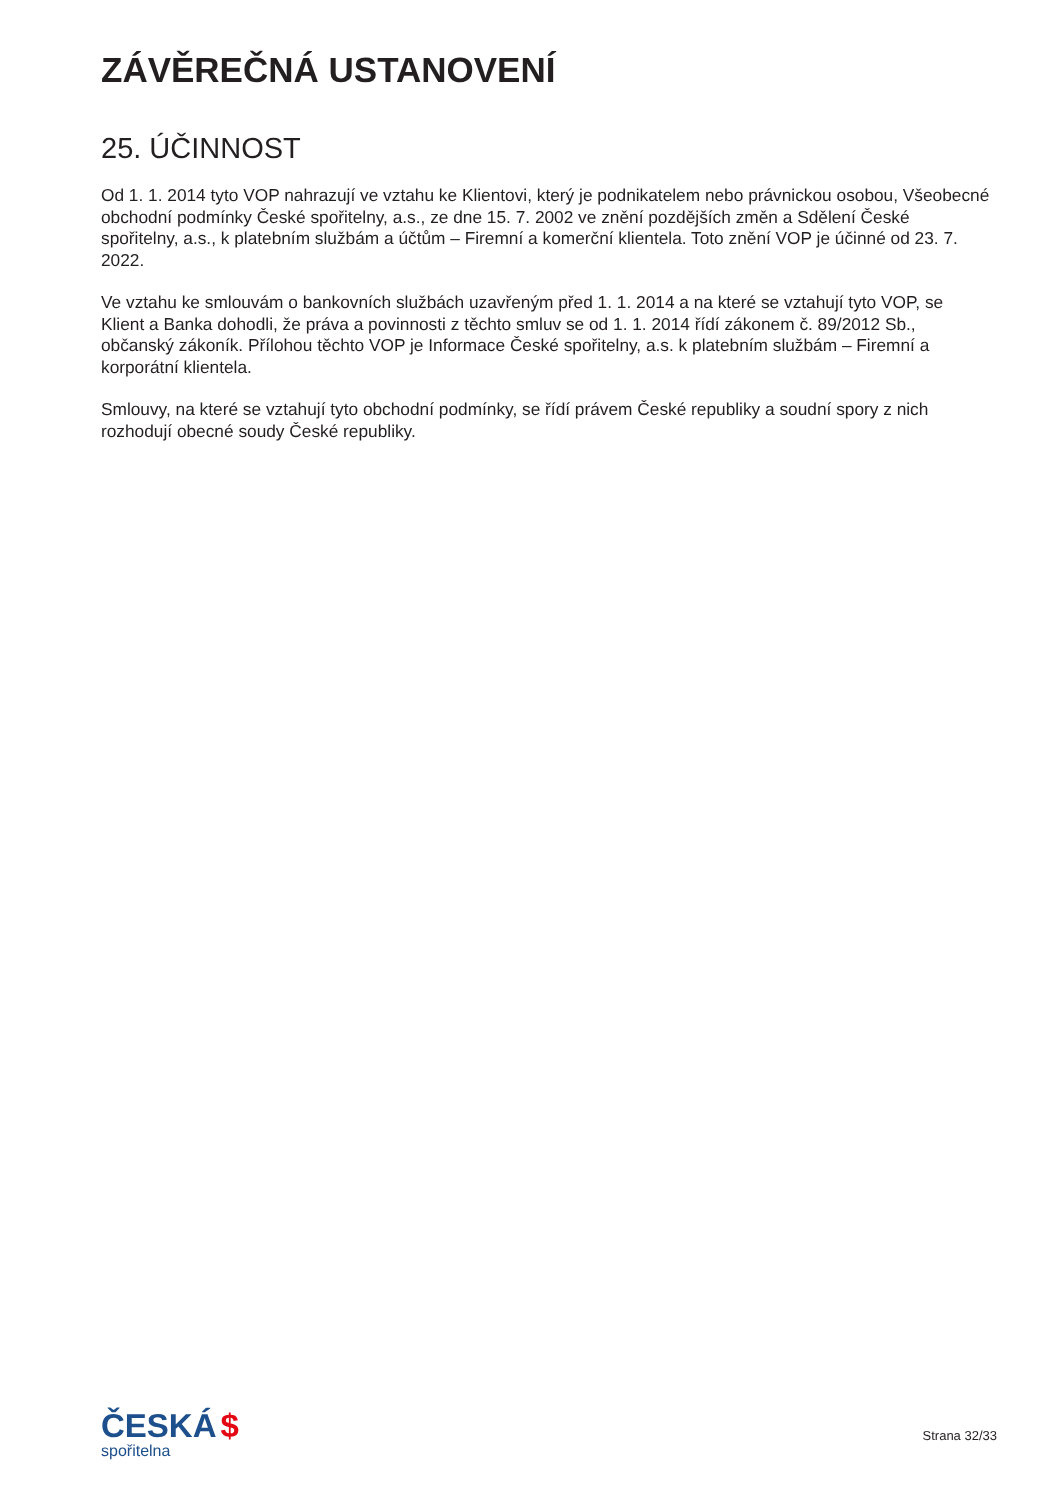ZÁVĚREČNÁ USTANOVENÍ
25. ÚČINNOST
Od 1. 1. 2014 tyto VOP nahrazují ve vztahu ke Klientovi, který je podnikatelem nebo právnickou osobou, Všeobecné obchodní podmínky České spořitelny, a.s., ze dne 15. 7. 2002 ve znění pozdějších změn a Sdělení České spořitelny, a.s., k platebním službám a účtům – Firemní a komerční klientela. Toto znění VOP je účinné od 23. 7. 2022.
Ve vztahu ke smlouvám o bankovních službách uzavřeným před 1. 1. 2014 a na které se vztahují tyto VOP, se Klient a Banka dohodli, že práva a povinnosti z těchto smluv se od 1. 1. 2014 řídí zákonem č. 89/2012 Sb., občanský zákoník. Přílohou těchto VOP je Informace České spořitelny, a.s. k platebním službám – Firemní a korporátní klientela.
Smlouvy, na které se vztahují tyto obchodní podmínky, se řídí právem České republiky a soudní spory z nich rozhodují obecné soudy České republiky.
ČESKÁ $
spořitelna
Strana 32/33